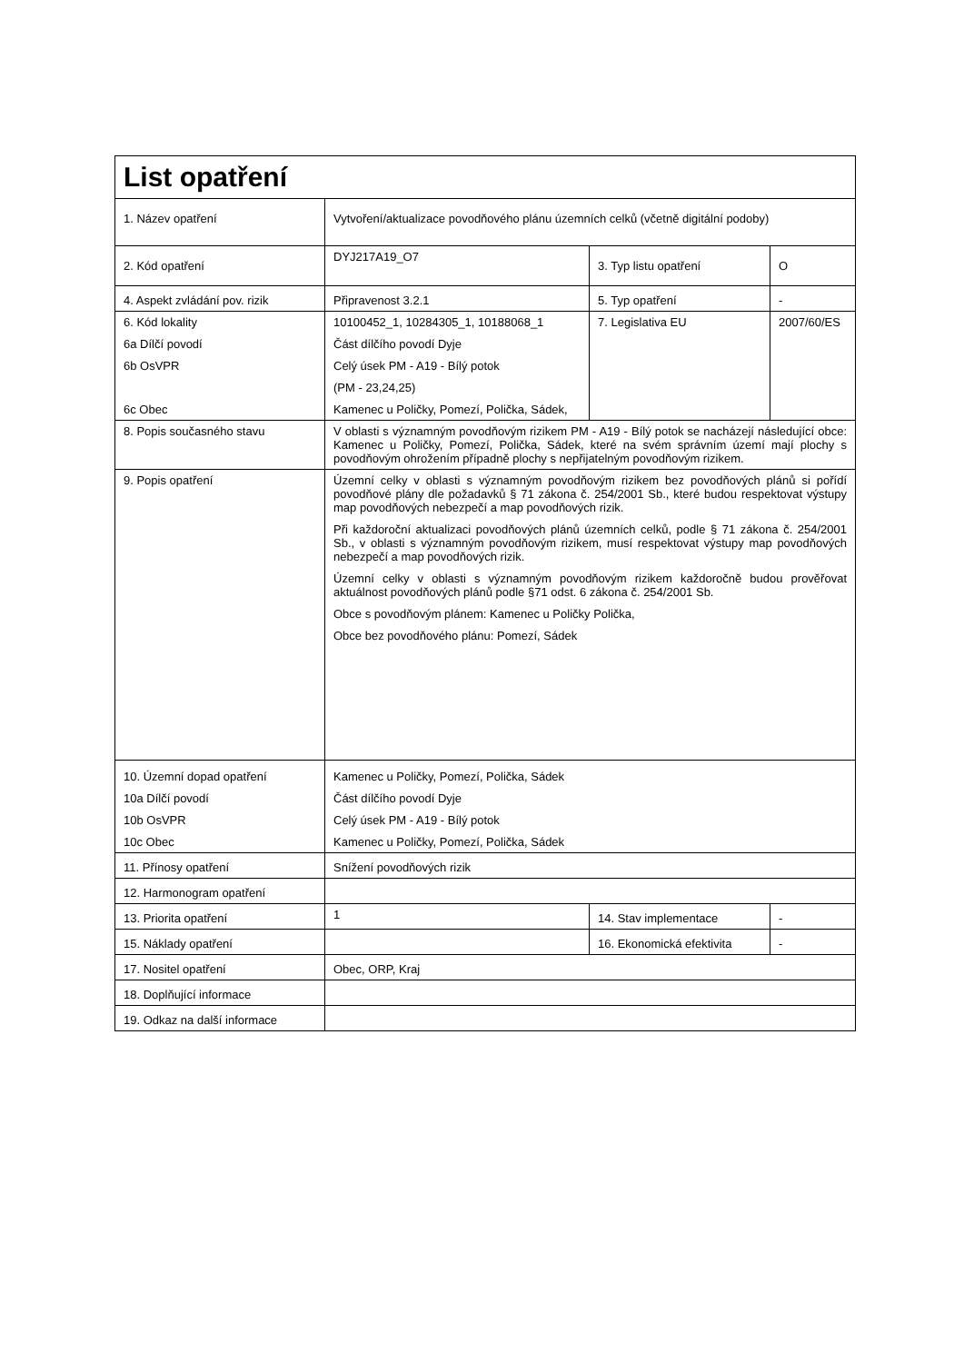| List opatření | | | |
| 1. Název opatření | Vytvoření/aktualizace povodňového plánu územních celků (včetně digitální podoby) | | |
| 2. Kód opatření | DYJ217A19_O7 | 3. Typ listu opatření | O |
| 4. Aspekt zvládání pov. rizik | Připravenost 3.2.1 | 5. Typ opatření | - |
| 6. Kód lokality 6a Dílčí povodí 6b OsVPR 6c Obec | 10100452_1, 10284305_1, 10188068_1 Část dílčího povodí Dyje Celý úsek PM - A19 - Bílý potok (PM - 23,24,25) Kamenec u Poličky, Pomezí, Polička, Sádek, | 7. Legislativa EU | 2007/60/ES |
| 8. Popis současného stavu | V oblasti s významným povodňovým rizikem PM - A19 - Bílý potok se nacházejí následující obce: Kamenec u Poličky, Pomezí, Polička, Sádek, které na svém správním území mají plochy s povodňovým ohrožením případně plochy s nepřijatelným povodňovým rizikem. | | |
| 9. Popis opatření | Územní celky v oblasti s významným povodňovým rizikem bez povodňových plánů si pořídí povodňové plány dle požadavků § 71 zákona č. 254/2001 Sb., které budou respektovat výstupy map povodňových nebezpečí a map povodňových rizik. Při každoroční aktualizaci povodňových plánů územních celků, podle § 71 zákona č. 254/2001 Sb., v oblasti s významným povodňovým rizikem, musí respektovat výstupy map povodňových nebezpečí a map povodňových rizik. Územní celky v oblasti s významným povodňovým rizikem každoročně budou prověřovat aktuálnost povodňových plánů podle §71 odst. 6 zákona č. 254/2001 Sb. Obce s povodňovým plánem: Kamenec u Poličky Polička, Obce bez povodňového plánu: Pomezí, Sádek | | |
| 10. Územní dopad opatření 10a Dílčí povodí 10b OsVPR 10c Obec | Kamenec u Poličky, Pomezí, Polička, Sádek Část dílčího povodí Dyje Celý úsek PM - A19 - Bílý potok Kamenec u Poličky, Pomezí, Polička, Sádek | | |
| 11. Přínosy opatření | Snížení povodňových rizik | | |
| 12. Harmonogram opatření | | | |
| 13. Priorita opatření | 1 | 14. Stav implementace | - |
| 15. Náklady opatření | | 16. Ekonomická efektivita | - |
| 17. Nositel opatření | Obec, ORP, Kraj | | |
| 18. Doplňující informace | | | |
| 19. Odkaz na další informace | | | |